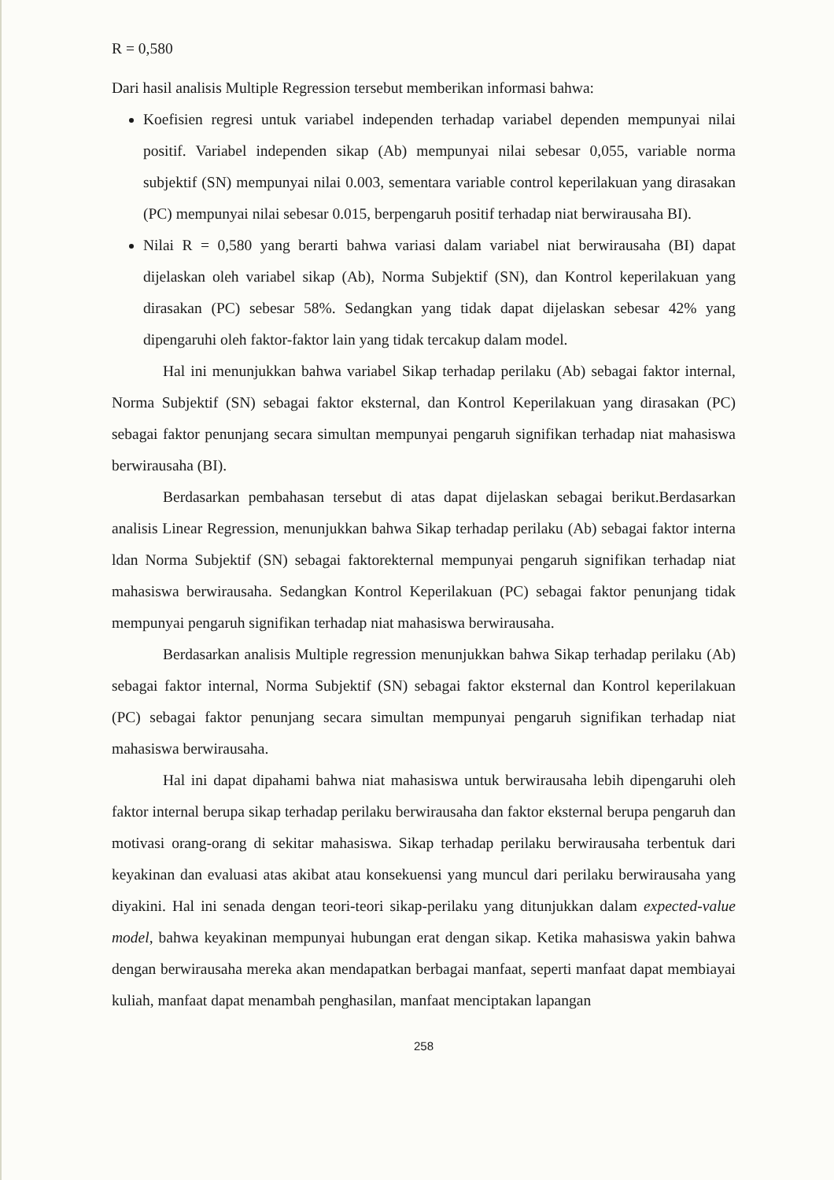R = 0,580
Dari hasil analisis Multiple Regression tersebut memberikan informasi bahwa:
Koefisien regresi untuk variabel independen terhadap variabel dependen mempunyai nilai positif. Variabel independen sikap (Ab) mempunyai nilai sebesar 0,055, variable norma subjektif (SN) mempunyai nilai 0.003, sementara variable control keperilakuan yang dirasakan (PC) mempunyai nilai sebesar 0.015, berpengaruh positif terhadap niat berwirausaha BI).
Nilai R = 0,580 yang berarti bahwa variasi dalam variabel niat berwirausaha (BI) dapat dijelaskan oleh variabel sikap (Ab), Norma Subjektif (SN), dan Kontrol keperilakuan yang dirasakan (PC) sebesar 58%. Sedangkan yang tidak dapat dijelaskan sebesar 42% yang dipengaruhi oleh faktor-faktor lain yang tidak tercakup dalam model.
Hal ini menunjukkan bahwa variabel Sikap terhadap perilaku (Ab) sebagai faktor internal, Norma Subjektif (SN) sebagai faktor eksternal, dan Kontrol Keperilakuan yang dirasakan (PC) sebagai faktor penunjang secara simultan mempunyai pengaruh signifikan terhadap niat mahasiswa berwirausaha (BI).
Berdasarkan pembahasan tersebut di atas dapat dijelaskan sebagai berikut.Berdasarkan analisis Linear Regression, menunjukkan bahwa Sikap terhadap perilaku (Ab) sebagai faktor interna ldan Norma Subjektif (SN) sebagai faktorekternal mempunyai pengaruh signifikan terhadap niat mahasiswa berwirausaha. Sedangkan Kontrol Keperilakuan (PC) sebagai faktor penunjang tidak mempunyai pengaruh signifikan terhadap niat mahasiswa berwirausaha.
Berdasarkan analisis Multiple regression menunjukkan bahwa Sikap terhadap perilaku (Ab) sebagai faktor internal, Norma Subjektif (SN) sebagai faktor eksternal dan Kontrol keperilakuan (PC) sebagai faktor penunjang secara simultan mempunyai pengaruh signifikan terhadap niat mahasiswa berwirausaha.
Hal ini dapat dipahami bahwa niat mahasiswa untuk berwirausaha lebih dipengaruhi oleh faktor internal berupa sikap terhadap perilaku berwirausaha dan faktor eksternal berupa pengaruh dan motivasi orang-orang di sekitar mahasiswa. Sikap terhadap perilaku berwirausaha terbentuk dari keyakinan dan evaluasi atas akibat atau konsekuensi yang muncul dari perilaku berwirausaha yang diyakini. Hal ini senada dengan teori-teori sikap-perilaku yang ditunjukkan dalam expected-value model, bahwa keyakinan mempunyai hubungan erat dengan sikap. Ketika mahasiswa yakin bahwa dengan berwirausaha mereka akan mendapatkan berbagai manfaat, seperti manfaat dapat membiayai kuliah, manfaat dapat menambah penghasilan, manfaat menciptakan lapangan
258